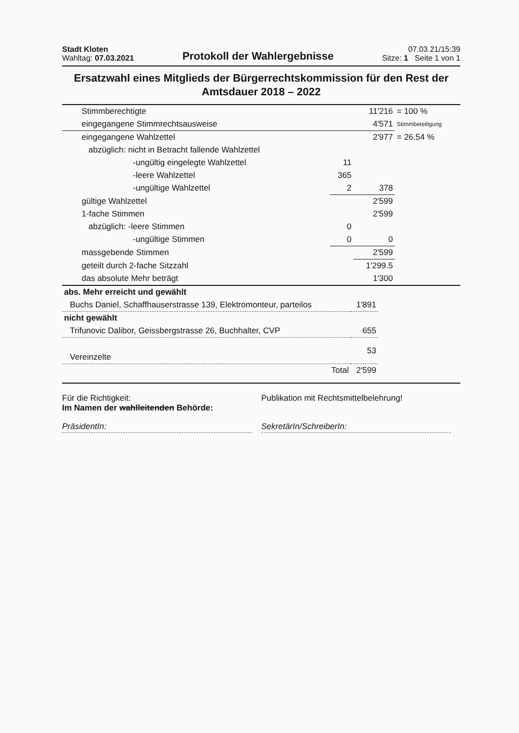Stadt Kloten
Wahltag: 07.03.2021
Protokoll der Wahlergebnisse
07.03.21/15:39
Sitze: 1 Seite 1 von 1
Ersatzwahl eines Mitglieds der Bürgerrechtskommission für den Rest der Amtsdauer 2018 – 2022
| Stimmberechtigte | | 11'216 | = 100 % |
| eingegangene Stimmrechtsausweise | | 4'571 | Stimmbeteiligung |
| eingegangene Wahlzettel | | 2'977 | = 26.54 % |
| abzüglich: nicht in Betracht fallende Wahlzettel | | | |
| -ungültig eingelegte Wahlzettel | 11 | | |
| -leere Wahlzettel | 365 | | |
| -ungültige Wahlzettel | 2 | 378 | |
| gültige Wahlzettel | | 2'599 | |
| 1-fache Stimmen | | 2'599 | |
| abzüglich: -leere Stimmen | 0 | | |
| -ungültige Stimmen | 0 | 0 | |
| massgebende Stimmen | | 2'599 | |
| geteilt durch 2-fache Sitzzahl | | 1'299.5 | |
| das absolute Mehr beträgt | | 1'300 | |
| abs. Mehr erreicht und gewählt | | |
| Buchs Daniel, Schaffhauserstrasse 139, Elektromonteur, parteilos | 1'891 | |
| nicht gewählt | | |
| Trifunovic Dalibor, Geissbergstrasse 26, Buchhalter, CVP | 655 | |
| Vereinzelte | 53 | |
| Total | 2'599 | |
Für die Richtigkeit:
Im Namen der wahlleitenden Behörde:
PräsidentIn:
Publikation mit Rechtsmittelbelehrung!
SekretärIn/SchreiberIn: